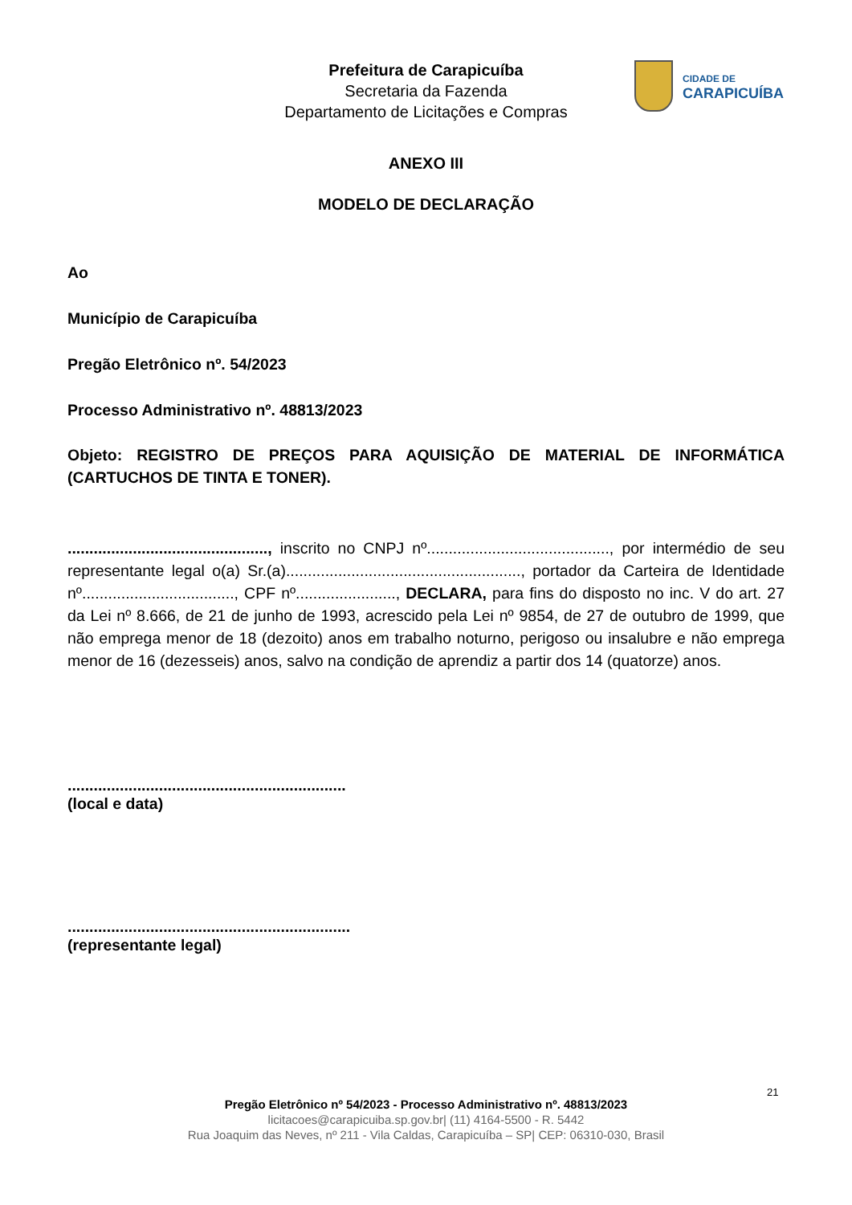Prefeitura de Carapicuíba
Secretaria da Fazenda
Departamento de Licitações e Compras
CIDADE DE
CARAPICUÍBA
ANEXO III
MODELO DE DECLARAÇÃO
Ao
Município de Carapicuíba
Pregão Eletrônico nº. 54/2023
Processo Administrativo nº. 48813/2023
Objeto: REGISTRO DE PREÇOS PARA AQUISIÇÃO DE MATERIAL DE INFORMÁTICA (CARTUCHOS DE TINTA E TONER).
.............................................., inscrito no CNPJ nº.........................................., por intermédio de seu representante legal o(a) Sr.(a)......................................................, portador da Carteira de Identidade nº..................................., CPF nº......................., DECLARA, para fins do disposto no inc. V do art. 27 da Lei nº 8.666, de 21 de junho de 1993, acrescido pela Lei nº 9854, de 27 de outubro de 1999, que não emprega menor de 18 (dezoito) anos em trabalho noturno, perigoso ou insalubre e não emprega menor de 16 (dezesseis) anos, salvo na condição de aprendiz a partir dos 14 (quatorze) anos.
................................................................
(local e data)
.................................................................
(representante legal)
21
Pregão Eletrônico nº 54/2023 - Processo Administrativo nº. 48813/2023
licitacoes@carapicuiba.sp.gov.br| (11) 4164-5500 - R. 5442
Rua Joaquim das Neves, nº 211 - Vila Caldas, Carapicuíba – SP| CEP: 06310-030, Brasil